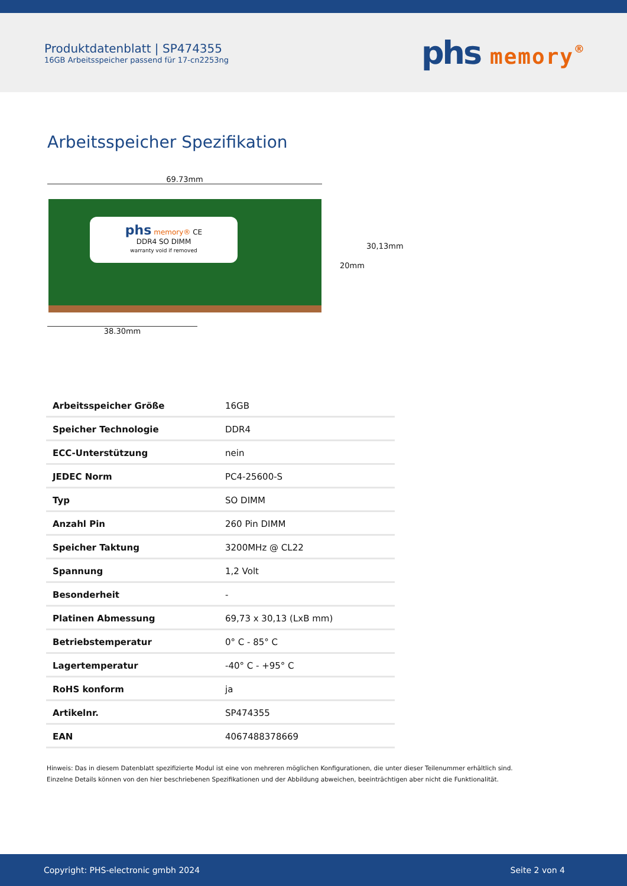Produktdatenblatt | SP474355
16GB Arbeitsspeicher passend für 17-cn2253ng
phs memory<sup>®</sup>
Arbeitsspeicher Spezifikation
69.73mm
phs memory® CE
DDR4 SO DIMM
warranty void if removed
20mm
30,13mm
38.30mm
| Arbeitsspeicher Größe | 16GB |
| Speicher Technologie | DDR4 |
| ECC-Unterstützung | nein |
| JEDEC Norm | PC4-25600-S |
| Typ | SO DIMM |
| Anzahl Pin | 260 Pin DIMM |
| Speicher Taktung | 3200MHz @ CL22 |
| Spannung | 1,2 Volt |
| Besonderheit | - |
| Platinen Abmessung | 69,73 x 30,13 (LxB mm) |
| Betriebstemperatur | 0° C - 85° C |
| Lagertemperatur | -40° C - +95° C |
| RoHS konform | ja |
| Artikelnr. | SP474355 |
| EAN | 4067488378669 |
Hinweis: Das in diesem Datenblatt spezifizierte Modul ist eine von mehreren möglichen Konfigurationen, die unter dieser Teilenummer erhältlich sind.
Einzelne Details können von den hier beschriebenen Spezifikationen und der Abbildung abweichen, beeinträchtigen aber nicht die Funktionalität.
Copyright: PHS-electronic gmbh 2024 Seite 2 von 4